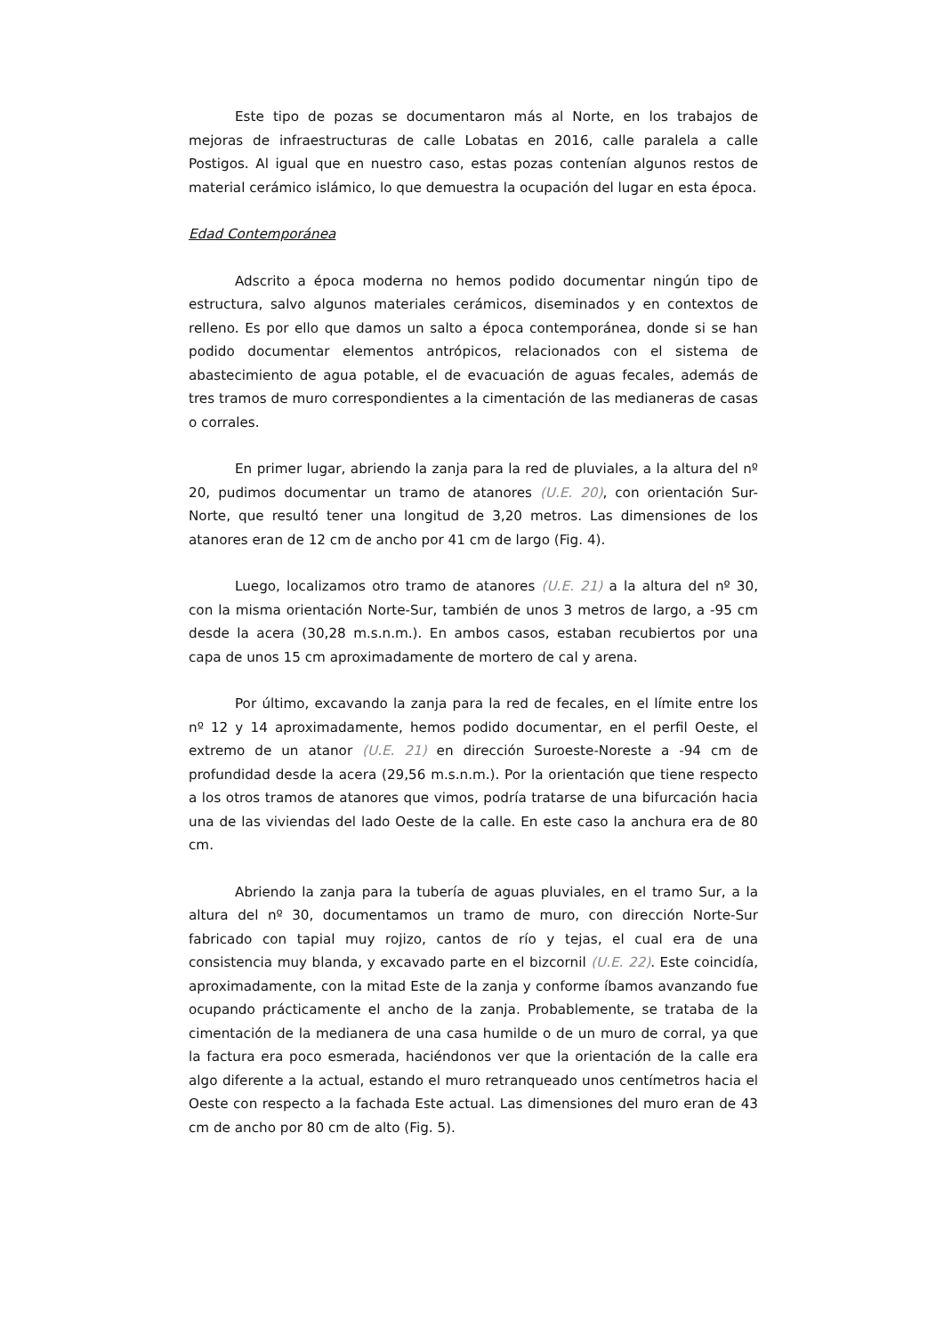Este tipo de pozas se documentaron más al Norte, en los trabajos de mejoras de infraestructuras de calle Lobatas en 2016, calle paralela a calle Postigos. Al igual que en nuestro caso, estas pozas contenían algunos restos de material cerámico islámico, lo que demuestra la ocupación del lugar en esta época.
Edad Contemporánea
Adscrito a época moderna no hemos podido documentar ningún tipo de estructura, salvo algunos materiales cerámicos, diseminados y en contextos de relleno. Es por ello que damos un salto a época contemporánea, donde si se han podido documentar elementos antrópicos, relacionados con el sistema de abastecimiento de agua potable, el de evacuación de aguas fecales, además de tres tramos de muro correspondientes a la cimentación de las medianeras de casas o corrales.
En primer lugar, abriendo la zanja para la red de pluviales, a la altura del nº 20, pudimos documentar un tramo de atanores (U.E. 20), con orientación Sur-Norte, que resultó tener una longitud de 3,20 metros. Las dimensiones de los atanores eran de 12 cm de ancho por 41 cm de largo (Fig. 4).
Luego, localizamos otro tramo de atanores (U.E. 21) a la altura del nº 30, con la misma orientación Norte-Sur, también de unos 3 metros de largo, a -95 cm desde la acera (30,28 m.s.n.m.). En ambos casos, estaban recubiertos por una capa de unos 15 cm aproximadamente de mortero de cal y arena.
Por último, excavando la zanja para la red de fecales, en el límite entre los nº 12 y 14 aproximadamente, hemos podido documentar, en el perfil Oeste, el extremo de un atanor (U.E. 21) en dirección Suroeste-Noreste a -94 cm de profundidad desde la acera (29,56 m.s.n.m.). Por la orientación que tiene respecto a los otros tramos de atanores que vimos, podría tratarse de una bifurcación hacia una de las viviendas del lado Oeste de la calle. En este caso la anchura era de 80 cm.
Abriendo la zanja para la tubería de aguas pluviales, en el tramo Sur, a la altura del nº 30, documentamos un tramo de muro, con dirección Norte-Sur fabricado con tapial muy rojizo, cantos de río y tejas, el cual era de una consistencia muy blanda, y excavado parte en el bizcornil (U.E. 22). Este coincidía, aproximadamente, con la mitad Este de la zanja y conforme íbamos avanzando fue ocupando prácticamente el ancho de la zanja. Probablemente, se trataba de la cimentación de la medianera de una casa humilde o de un muro de corral, ya que la factura era poco esmerada, haciéndonos ver que la orientación de la calle era algo diferente a la actual, estando el muro retranqueado unos centímetros hacia el Oeste con respecto a la fachada Este actual. Las dimensiones del muro eran de 43 cm de ancho por 80 cm de alto (Fig. 5).